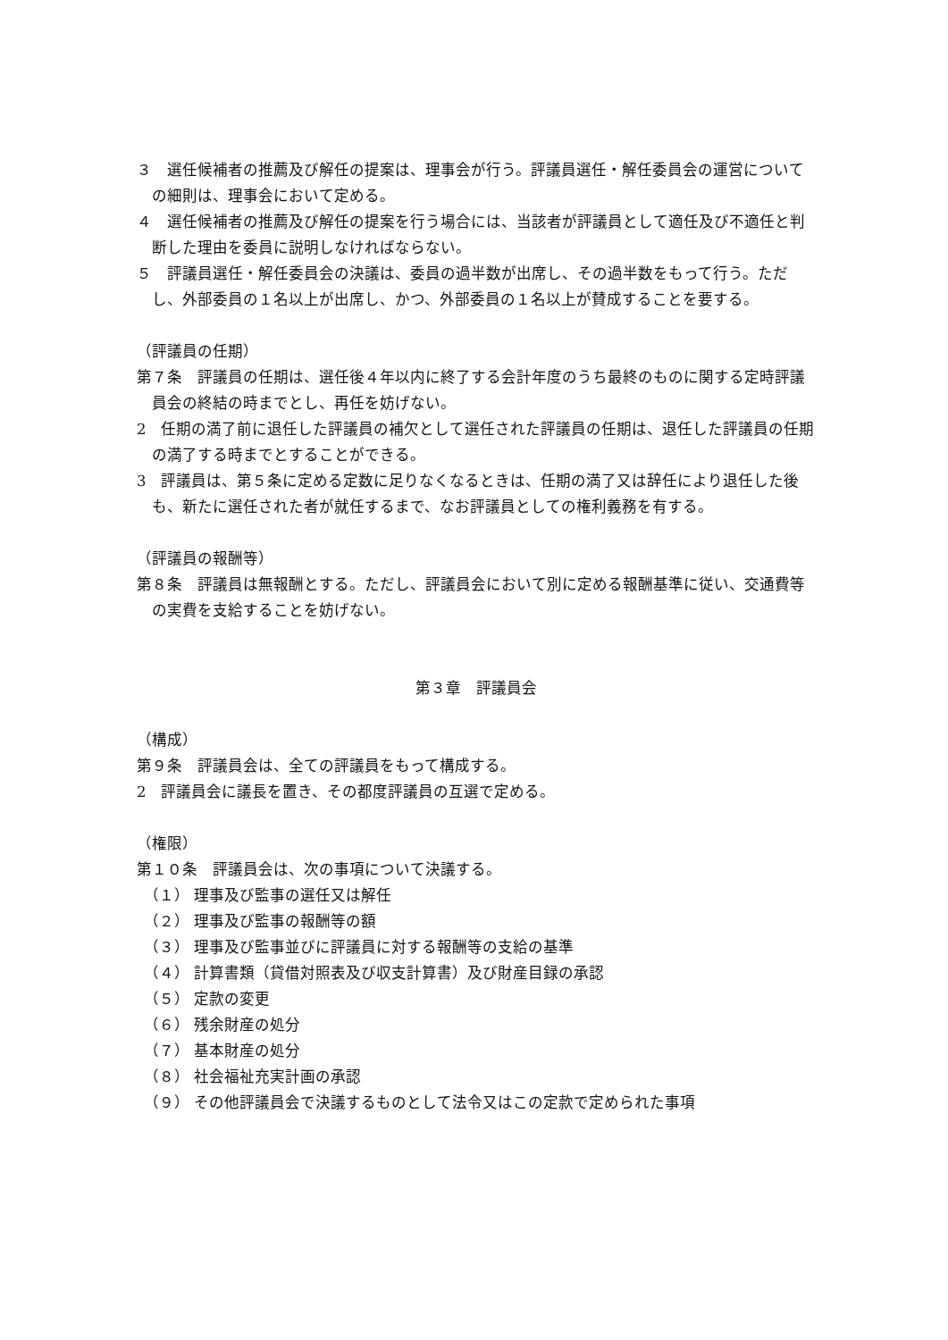３　選任候補者の推薦及び解任の提案は、理事会が行う。評議員選任・解任委員会の運営についての細則は、理事会において定める。
４　選任候補者の推薦及び解任の提案を行う場合には、当該者が評議員として適任及び不適任と判断した理由を委員に説明しなければならない。
５　評議員選任・解任委員会の決議は、委員の過半数が出席し、その過半数をもって行う。ただし、外部委員の１名以上が出席し、かつ、外部委員の１名以上が賛成することを要する。
（評議員の任期）
第７条　評議員の任期は、選任後４年以内に終了する会計年度のうち最終のものに関する定時評議員会の終結の時までとし、再任を妨げない。
2　任期の満了前に退任した評議員の補欠として選任された評議員の任期は、退任した評議員の任期の満了する時までとすることができる。
3　評議員は、第５条に定める定数に足りなくなるときは、任期の満了又は辞任により退任した後も、新たに選任された者が就任するまで、なお評議員としての権利義務を有する。
（評議員の報酬等）
第８条　評議員は無報酬とする。ただし、評議員会において別に定める報酬基準に従い、交通費等の実費を支給することを妨げない。
第３章　評議員会
（構成）
第９条　評議員会は、全ての評議員をもって構成する。
2　評議員会に議長を置き、その都度評議員の互選で定める。
（権限）
第１０条　評議員会は、次の事項について決議する。
（１） 理事及び監事の選任又は解任
（２） 理事及び監事の報酬等の額
（３） 理事及び監事並びに評議員に対する報酬等の支給の基準
（４） 計算書類（貸借対照表及び収支計算書）及び財産目録の承認
（５） 定款の変更
（６） 残余財産の処分
（７） 基本財産の処分
（８） 社会福祉充実計画の承認
（９） その他評議員会で決議するものとして法令又はこの定款で定められた事項